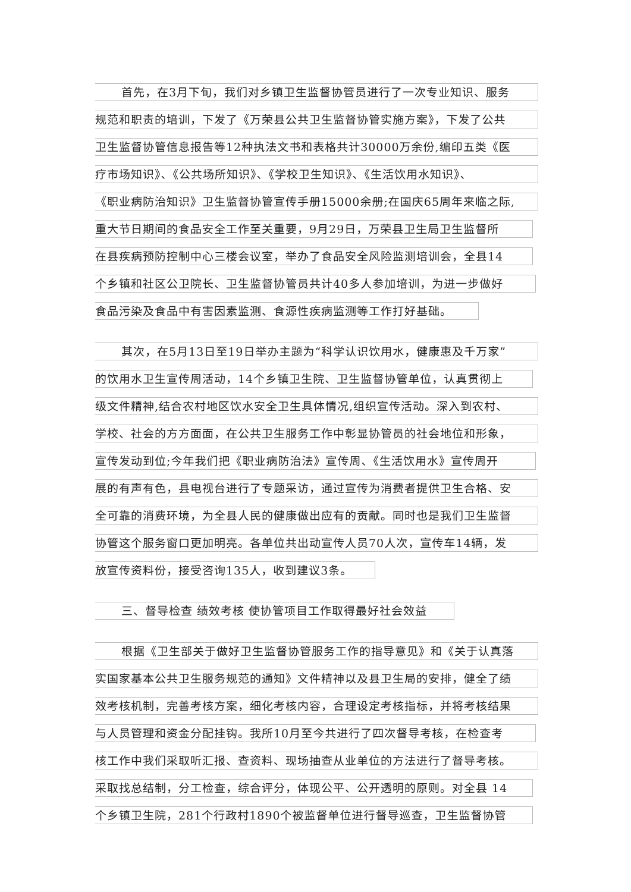首先，在3月下旬，我们对乡镇卫生监督协管员进行了一次专业知识、服务
规范和职责的培训，下发了《万荣县公共卫生监督协管实施方案》，下发了公共
卫生监督协管信息报告等12种执法文书和表格共计30000万余份,编印五类《医
疗市场知识》、《公共场所知识》、《学校卫生知识》、《生活饮用水知识》、
《职业病防治知识》卫生监督协管宣传手册15000余册;在国庆65周年来临之际,
重大节日期间的食品安全工作至关重要，9月29日，万荣县卫生局卫生监督所
在县疾病预防控制中心三楼会议室，举办了食品安全风险监测培训会，全县14
个乡镇和社区公卫院长、卫生监督协管员共计40多人参加培训，为进一步做好
食品污染及食品中有害因素监测、食源性疾病监测等工作打好基础。
其次，在5月13日至19日举办主题为“科学认识饮用水，健康惠及千万家”
的饮用水卫生宣传周活动，14个乡镇卫生院、卫生监督协管单位，认真贯彻上
级文件精神,结合农村地区饮水安全卫生具体情况,组织宣传活动。深入到农村、
学校、社会的方方面面，在公共卫生服务工作中彰显协管员的社会地位和形象，
宣传发动到位;今年我们把《职业病防治法》宣传周、《生活饮用水》宣传周开
展的有声有色，县电视台进行了专题采访，通过宣传为消费者提供卫生合格、安
全可靠的消费环境，为全县人民的健康做出应有的贡献。同时也是我们卫生监督
协管这个服务窗口更加明亮。各单位共出动宣传人员70人次，宣传车14辆，发
放宣传资料份，接受咨询135人，收到建议3条。
三、督导检查 绩效考核 使协管项目工作取得最好社会效益
根据《卫生部关于做好卫生监督协管服务工作的指导意见》和《关于认真落
实国家基本公共卫生服务规范的通知》文件精神以及县卫生局的安排，健全了绩
效考核机制，完善考核方案，细化考核内容，合理设定考核指标，并将考核结果
与人员管理和资金分配挂钩。我所10月至今共进行了四次督导考核，在检查考
核工作中我们采取听汇报、查资料、现场抽查从业单位的方法进行了督导考核。
采取找总结制，分工检查，综合评分，体现公平、公开透明的原则。对全县 14
个乡镇卫生院，281个行政村1890个被监督单位进行督导巡查，卫生监督协管